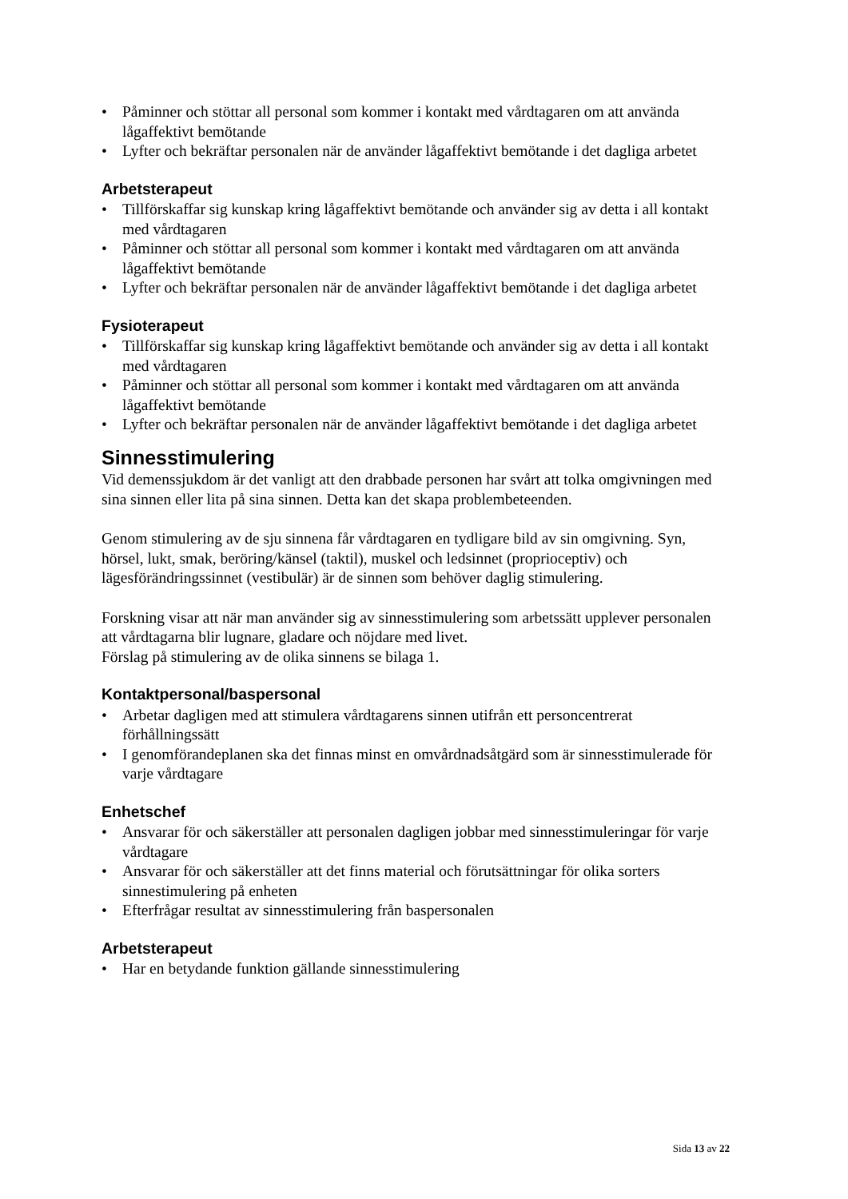• Påminner och stöttar all personal som kommer i kontakt med vårdtagaren om att använda lågaffektivt bemötande
• Lyfter och bekräftar personalen när de använder lågaffektivt bemötande i det dagliga arbetet
Arbetsterapeut
• Tillförskaffar sig kunskap kring lågaffektivt bemötande och använder sig av detta i all kontakt med vårdtagaren
• Påminner och stöttar all personal som kommer i kontakt med vårdtagaren om att använda lågaffektivt bemötande
• Lyfter och bekräftar personalen när de använder lågaffektivt bemötande i det dagliga arbetet
Fysioterapeut
• Tillförskaffar sig kunskap kring lågaffektivt bemötande och använder sig av detta i all kontakt med vårdtagaren
• Påminner och stöttar all personal som kommer i kontakt med vårdtagaren om att använda lågaffektivt bemötande
• Lyfter och bekräftar personalen när de använder lågaffektivt bemötande i det dagliga arbetet
Sinnesstimulering
Vid demenssjukdom är det vanligt att den drabbade personen har svårt att tolka omgivningen med sina sinnen eller lita på sina sinnen. Detta kan det skapa problembeteenden.
Genom stimulering av de sju sinnena får vårdtagaren en tydligare bild av sin omgivning. Syn, hörsel, lukt, smak, beröring/känsel (taktil), muskel och ledsinnet (proprioceptiv) och lägesförändringssinnet (vestibulär) är de sinnen som behöver daglig stimulering.
Forskning visar att när man använder sig av sinnesstimulering som arbetssätt upplever personalen att vårdtagarna blir lugnare, gladare och nöjdare med livet.
Förslag på stimulering av de olika sinnens se bilaga 1.
Kontaktpersonal/baspersonal
• Arbetar dagligen med att stimulera vårdtagarens sinnen utifrån ett personcentrerat förhållningssätt
• I genomförandeplanen ska det finnas minst en omvårdnadsåtgärd som är sinnesstimulerade för varje vårdtagare
Enhetschef
• Ansvarar för och säkerställer att personalen dagligen jobbar med sinnesstimuleringar för varje vårdtagare
• Ansvarar för och säkerställer att det finns material och förutsättningar för olika sorters sinnestimulering på enheten
• Efterfrågar resultat av sinnesstimulering från baspersonalen
Arbetsterapeut
• Har en betydande funktion gällande sinnesstimulering
Sida 13 av 22